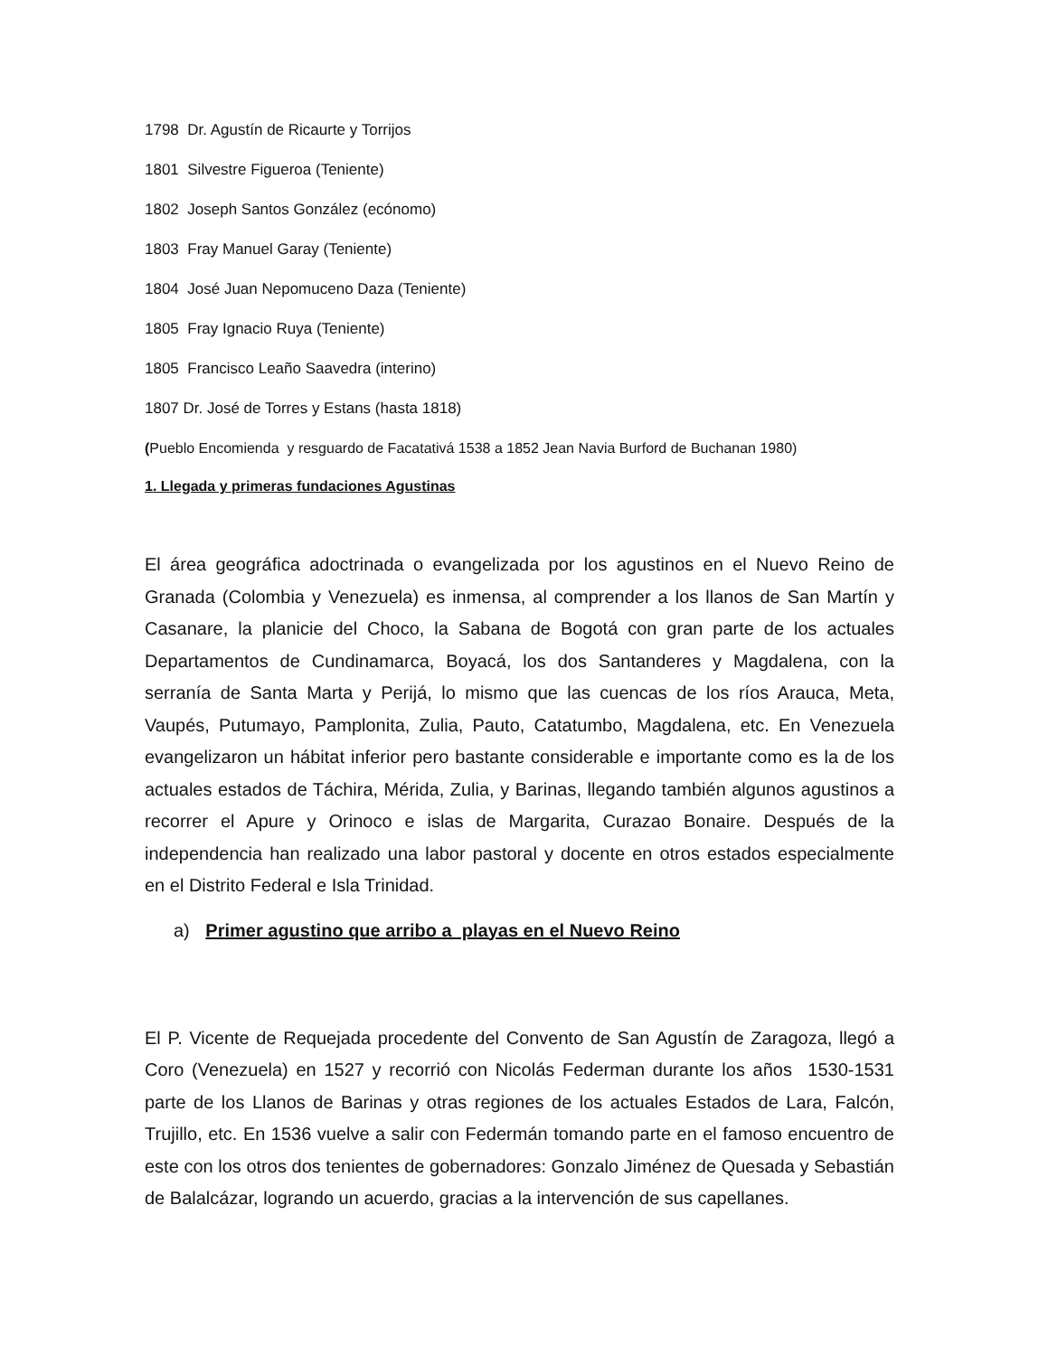1798 Dr. Agustín de Ricaurte y Torrijos
1801 Silvestre Figueroa (Teniente)
1802 Joseph Santos González (ecónomo)
1803 Fray Manuel Garay (Teniente)
1804 José Juan Nepomuceno Daza (Teniente)
1805 Fray Ignacio Ruya (Teniente)
1805 Francisco Leaño Saavedra (interino)
1807 Dr. José de Torres y Estans (hasta 1818)
(Pueblo Encomienda y resguardo de Facatativá 1538 a 1852 Jean Navia Burford de Buchanan 1980)
1. Llegada y primeras fundaciones Agustinas
El área geográfica adoctrinada o evangelizada por los agustinos en el Nuevo Reino de Granada (Colombia y Venezuela) es inmensa, al comprender a los llanos de San Martín y Casanare, la planicie del Choco, la Sabana de Bogotá con gran parte de los actuales Departamentos de Cundinamarca, Boyacá, los dos Santanderes y Magdalena, con la serranía de Santa Marta y Perijá, lo mismo que las cuencas de los ríos Arauca, Meta, Vaupés, Putumayo, Pamplonita, Zulia, Pauto, Catatumbo, Magdalena, etc. En Venezuela evangelizaron un hábitat inferior pero bastante considerable e importante como es la de los actuales estados de Táchira, Mérida, Zulia, y Barinas, llegando también algunos agustinos a recorrer el Apure y Orinoco e islas de Margarita, Curazao Bonaire. Después de la independencia han realizado una labor pastoral y docente en otros estados especialmente en el Distrito Federal e Isla Trinidad.
a) Primer agustino que arribo a playas en el Nuevo Reino
El P. Vicente de Requejada procedente del Convento de San Agustín de Zaragoza, llegó a Coro (Venezuela) en 1527 y recorrió con Nicolás Federman durante los años 1530-1531 parte de los Llanos de Barinas y otras regiones de los actuales Estados de Lara, Falcón, Trujillo, etc. En 1536 vuelve a salir con Federmán tomando parte en el famoso encuentro de este con los otros dos tenientes de gobernadores: Gonzalo Jiménez de Quesada y Sebastián de Balalcázar, logrando un acuerdo, gracias a la intervención de sus capellanes.